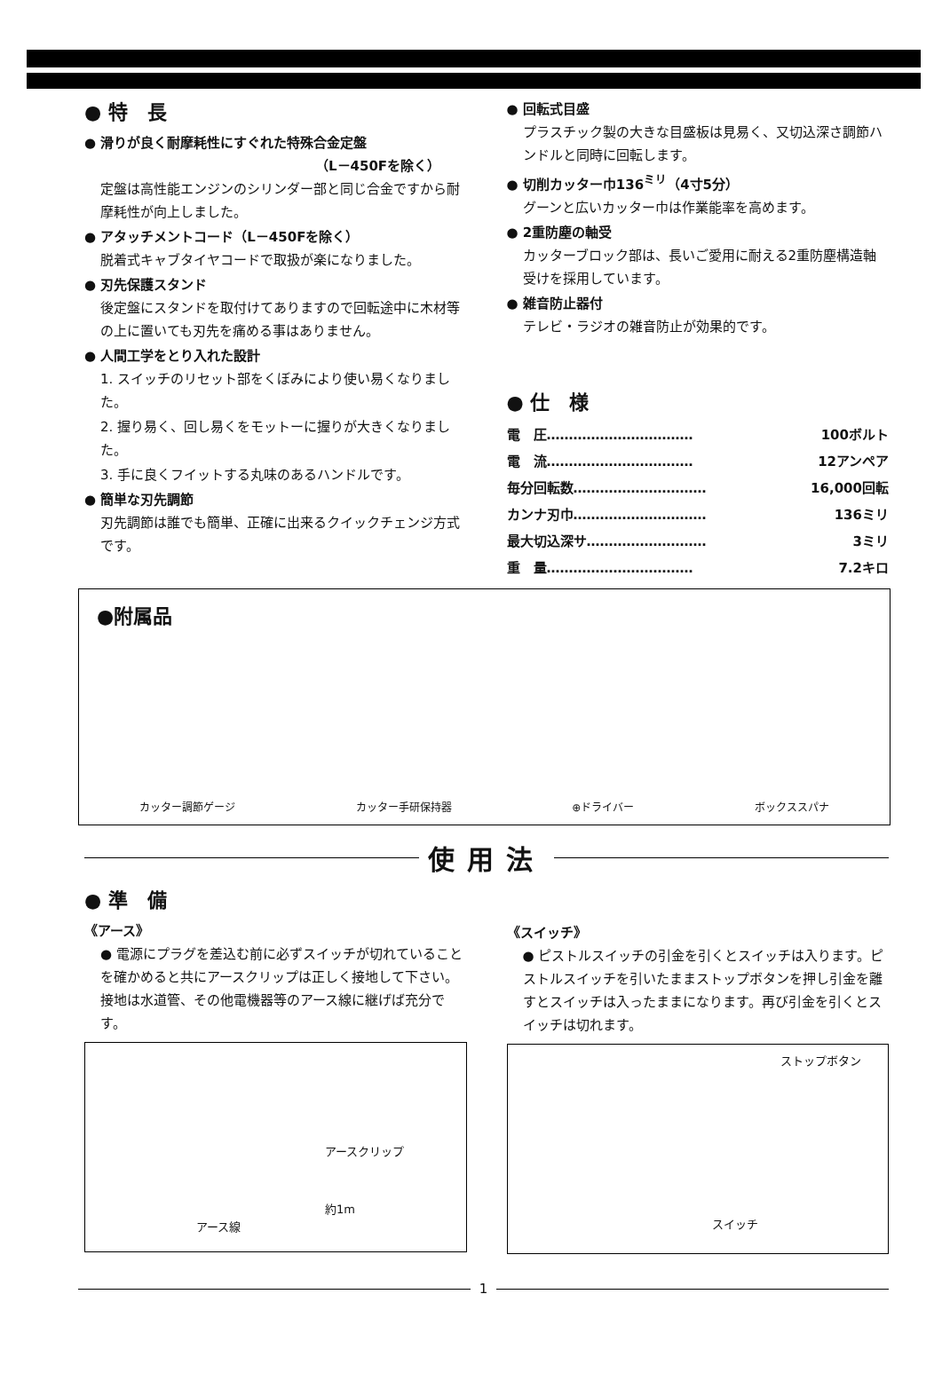● 特　長
● 滑りが良く耐摩耗性にすぐれた特殊合金定盤
（L－450Fを除く）
定盤は高性能エンジンのシリンダー部と同じ合金ですから耐摩耗性が向上しました。
● アタッチメントコード（L－450Fを除く）
脱着式キャブタイヤコードで取扱が楽になりました。
● 刃先保護スタンド
後定盤にスタンドを取付けてありますので回転途中に木材等の上に置いても刃先を痛める事はありません。
● 人間工学をとり入れた設計
1. スイッチのリセット部をくぼみにより使い易くなりました。
2. 握り易く、回し易くをモットーに握りが大きくなりました。
3. 手に良くフイットする丸味のあるハンドルです。
● 簡単な刃先調節
刃先調節は誰でも簡単、正確に出来るクイックチェンジ方式です。
● 回転式目盛
プラスチック製の大きな目盛板は見易く、又切込深さ調節ハンドルと同時に回転します。
● 切削カッター巾136<sup>ミリ</sup>（4寸5分）
グーンと広いカッター巾は作業能率を高めます。
● 2重防塵の軸受
カッターブロック部は、長いご愛用に耐える2重防塵構造軸受けを採用しています。
● 雑音防止器付
テレビ・ラジオの雑音防止が効果的です。
● 仕　様
| 電 圧…………………………… | 100ボルト |
| 電 流…………………………… | 12アンペア |
| 毎分回転数………………………… | 16,000回転 |
| カンナ刃巾………………………… | 136ミリ |
| 最大切込深サ……………………… | 3ミリ |
| 重 量…………………………… | 7.2キロ |
●附属品
カッター調節ゲージ カッター手研保持器 ⊕ドライバー ボックススパナ
使用法
● 準　備
《アース》
● 電源にプラグを差込む前に必ずスイッチが切れていることを確かめると共にアースクリップは正しく接地して下さい。
接地は水道管、その他電機器等のアース線に継げば充分です。
アースクリップ
約1m
アース線
《スイッチ》
● ピストルスイッチの引金を引くとスイッチは入ります。ピストルスイッチを引いたままストップボタンを押し引金を離すとスイッチは入ったままになります。再び引金を引くとスイッチは切れます。
ストップボタン
スイッチ
1